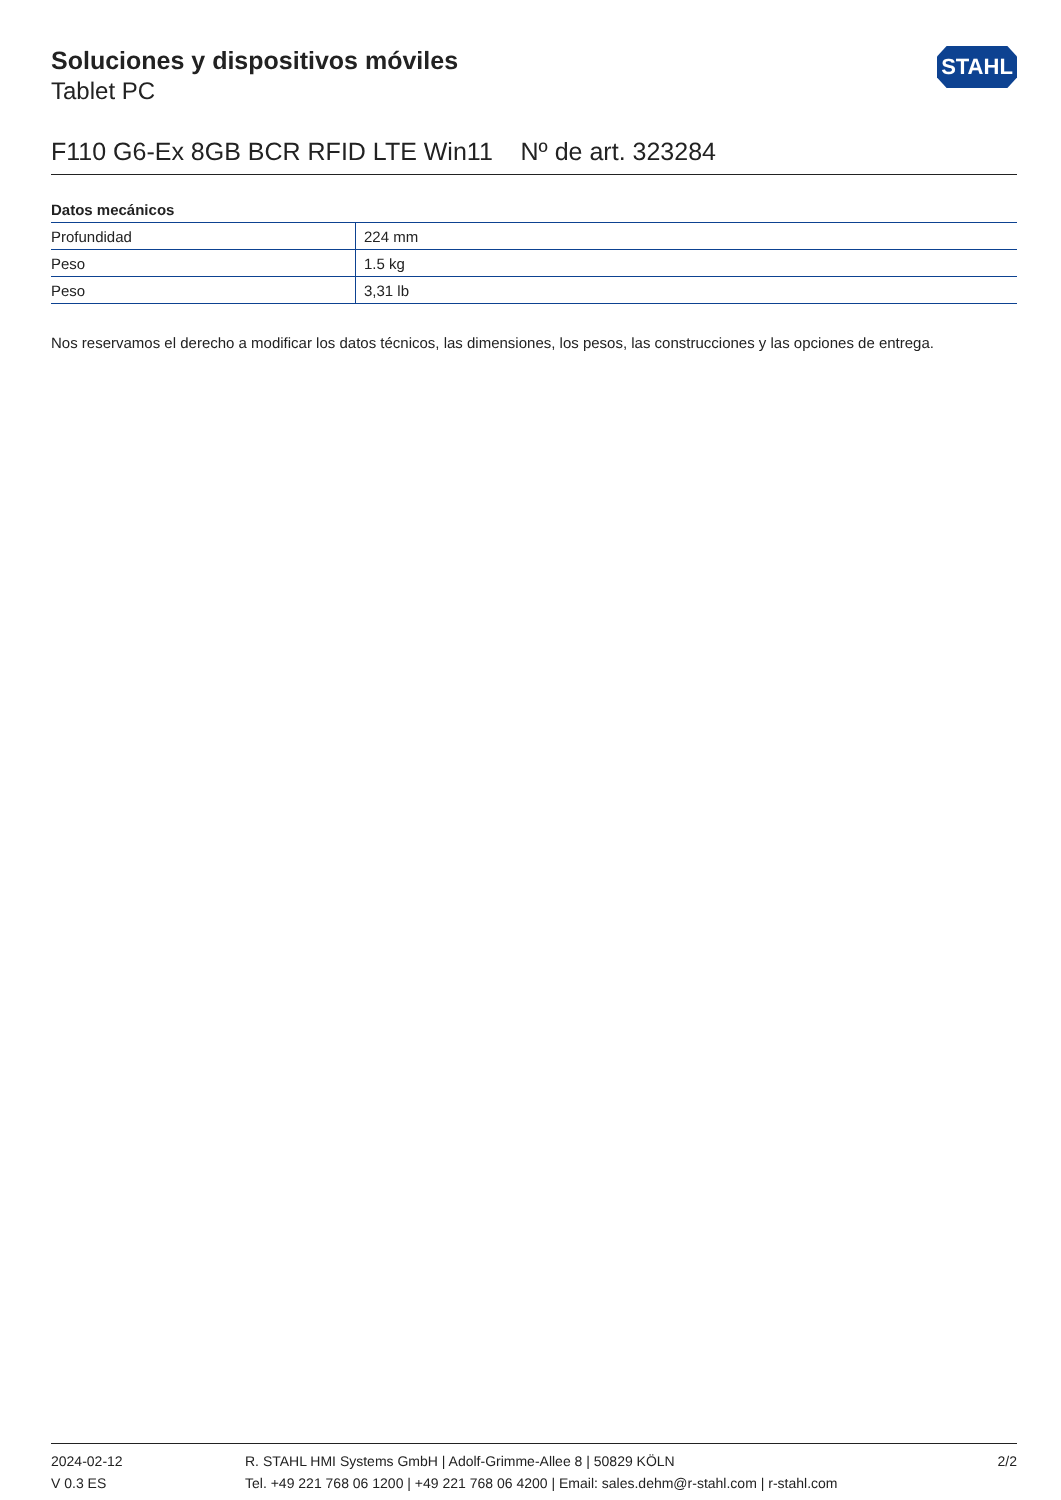STAHL
Soluciones y dispositivos móviles
Tablet PC
F110 G6-Ex 8GB BCR RFID LTE Win11 Nº de art. 323284
Datos mecánicos
| Profundidad | 224 mm |
| Peso | 1.5 kg |
| Peso | 3,31 lb |
Nos reservamos el derecho a modificar los datos técnicos, las dimensiones, los pesos, las construcciones y las opciones de entrega.
2024-02-12
V 0.3 ES
R. STAHL HMI Systems GmbH | Adolf-Grimme-Allee 8 | 50829 KÖLN
Tel. +49 221 768 06 1200 | +49 221 768 06 4200 | Email: sales.dehm@r-stahl.com | r-stahl.com
2/2